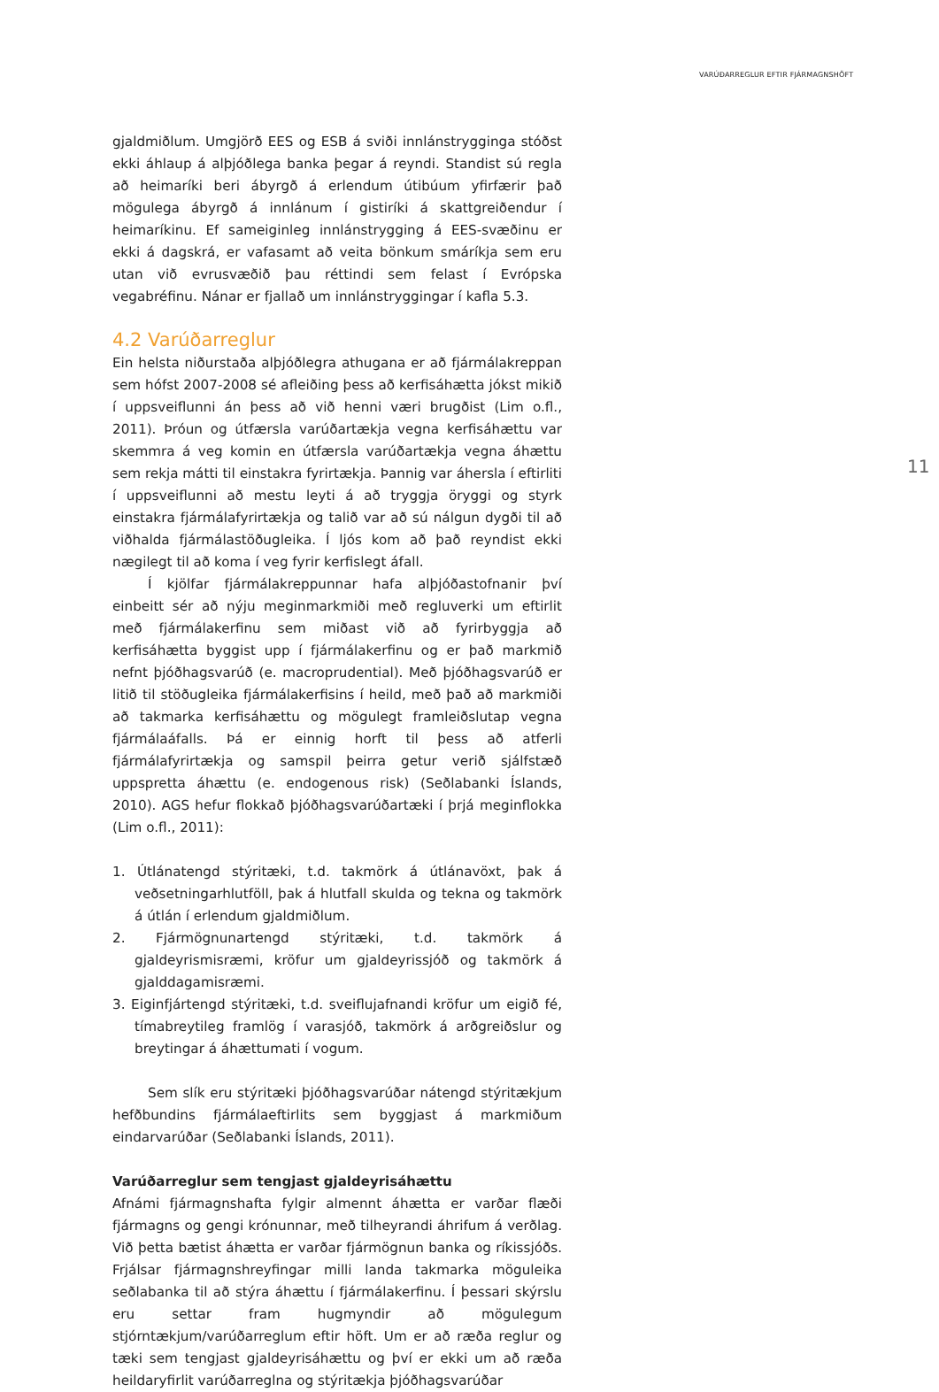VARÚÐARREGLUR EFTIR FJÁRMAGNSHÖFT
11
gjaldmiðlum. Umgjörð EES og ESB á sviði innlánstrygginga stóðst ekki áhlaup á alþjóðlega banka þegar á reyndi. Standist sú regla að heimaríki beri ábyrgð á erlendum útibúum yfirfærir það mögulega ábyrgð á innlánum í gistiríki á skattgreiðendur í heimaríkinu. Ef sameiginleg innlánstrygging á EES-svæðinu er ekki á dagskrá, er vafasamt að veita bönkum smáríkja sem eru utan við evrusvæðið þau réttindi sem felast í Evrópska vegabréfinu. Nánar er fjallað um innlánstryggingar í kafla 5.3.
4.2 Varúðarreglur
Ein helsta niðurstaða alþjóðlegra athugana er að fjármálakreppan sem hófst 2007-2008 sé afleiðing þess að kerfisáhætta jókst mikið í uppsveiflunni án þess að við henni væri brugðist (Lim o.fl., 2011). Þróun og útfærsla varúðartækja vegna kerfisáhættu var skemmra á veg komin en útfærsla varúðartækja vegna áhættu sem rekja mátti til einstakra fyrirtækja. Þannig var áhersla í eftirliti í uppsveiflunni að mestu leyti á að tryggja öryggi og styrk einstakra fjármálafyrirtækja og talið var að sú nálgun dygði til að viðhalda fjármálastöðugleika. Í ljós kom að það reyndist ekki nægilegt til að koma í veg fyrir kerfislegt áfall.
Í kjölfar fjármálakreppunnar hafa alþjóðastofnanir því einbeitt sér að nýju meginmarkmiði með regluverki um eftirlit með fjármálakerfinu sem miðast við að fyrirbyggja að kerfisáhætta byggist upp í fjármálakerfinu og er það markmið nefnt þjóðhagsvarúð (e. macroprudential). Með þjóðhagsvarúð er litið til stöðugleika fjármálakerfisins í heild, með það að markmiði að takmarka kerfisáhættu og mögulegt framleiðslutap vegna fjármálaáfalls. Þá er einnig horft til þess að atferli fjármálafyrirtækja og samspil þeirra getur verið sjálfstæð uppspretta áhættu (e. endogenous risk) (Seðlabanki Íslands, 2010). AGS hefur flokkað þjóðhagsvarúðartæki í þrjá meginflokka (Lim o.fl., 2011):
1. Útlánatengd stýritæki, t.d. takmörk á útlánavöxt, þak á veðsetningarhlutföll, þak á hlutfall skulda og tekna og takmörk á útlán í erlendum gjaldmiðlum.
2. Fjármögnunartengd stýritæki, t.d. takmörk á gjaldeyrismisræmi, kröfur um gjaldeyrissjóð og takmörk á gjalddagamisræmi.
3. Eiginfjártengd stýritæki, t.d. sveiflujafnandi kröfur um eigið fé, tímabreytileg framlög í varasjóð, takmörk á arðgreiðslur og breytingar á áhættumati í vogum.
Sem slík eru stýritæki þjóðhagsvarúðar nátengd stýritækjum hefðbundins fjármálaeftirlits sem byggjast á markmiðum eindarvarúðar (Seðlabanki Íslands, 2011).
Varúðarreglur sem tengjast gjaldeyrisáhættu
Afnámi fjármagnshafta fylgir almennt áhætta er varðar flæði fjármagns og gengi krónunnar, með tilheyrandi áhrifum á verðlag. Við þetta bætist áhætta er varðar fjármögnun banka og ríkissjóðs. Frjálsar fjármagnshreyfingar milli landa takmarka möguleika seðlabanka til að stýra áhættu í fjármálakerfinu. Í þessari skýrslu eru settar fram hugmyndir að mögulegum stjórntækjum/varúðarreglum eftir höft. Um er að ræða reglur og tæki sem tengjast gjaldeyrisáhættu og því er ekki um að ræða heildaryfirlit varúðarreglna og stýritækja þjóðhagsvarúðar